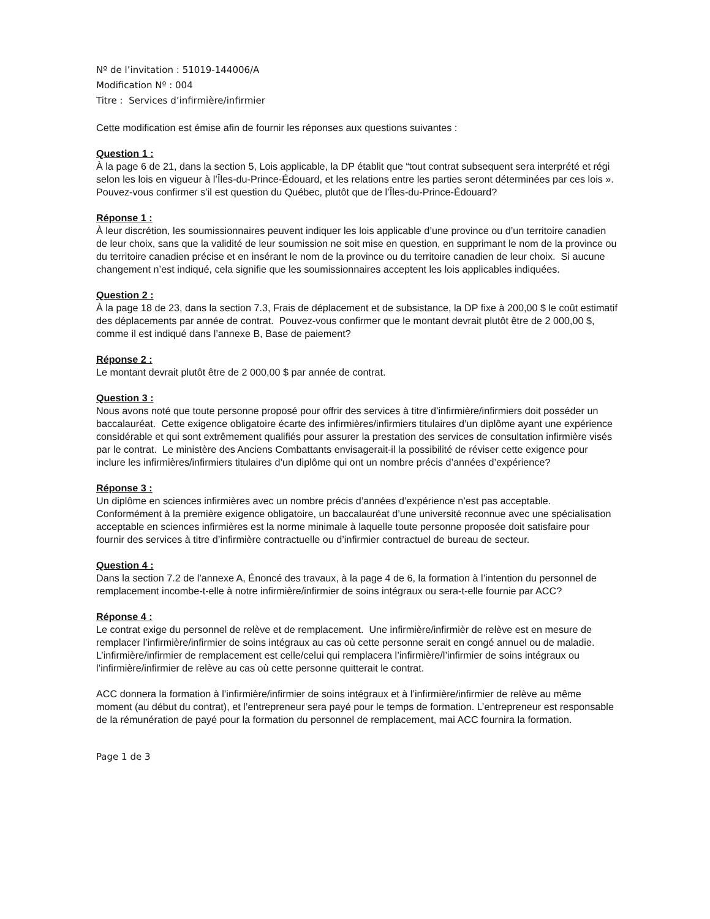Nº de l’invitation : 51019-144006/A
Modification Nº : 004
Titre : Services d’infirmière/infirmier
Cette modification est émise afin de fournir les réponses aux questions suivantes :
Question 1 :
À la page 6 de 21, dans la section 5, Lois applicable, la DP établit que “tout contrat subsequent sera interprété et régi selon les lois en vigueur à l’Îles-du-Prince-Édouard, et les relations entre les parties seront déterminées par ces lois ». Pouvez-vous confirmer s’il est question du Québec, plutôt que de l’Îles-du-Prince-Édouard?
Réponse 1 :
À leur discrétion, les soumissionnaires peuvent indiquer les lois applicable d’une province ou d’un territoire canadien de leur choix, sans que la validité de leur soumission ne soit mise en question, en supprimant le nom de la province ou du territoire canadien précise et en insérant le nom de la province ou du territoire canadien de leur choix. Si aucune changement n’est indiqué, cela signifie que les soumissionnaires acceptent les lois applicables indiquées.
Question 2 :
À la page 18 de 23, dans la section 7.3, Frais de déplacement et de subsistance, la DP fixe à 200,00 $ le coût estimatif des déplacements par année de contrat. Pouvez-vous confirmer que le montant devrait plutôt être de 2 000,00 $, comme il est indiqué dans l’annexe B, Base de paiement?
Réponse 2 :
Le montant devrait plutôt être de 2 000,00 $ par année de contrat.
Question 3 :
Nous avons noté que toute personne proposé pour offrir des services à titre d’infirmière/infirmiers doit posséder un baccalauréat. Cette exigence obligatoire écarte des infirmières/infirmiers titulaires d’un diplôme ayant une expérience considérable et qui sont extrêmement qualifiés pour assurer la prestation des services de consultation infirmière visés par le contrat. Le ministère des Anciens Combattants envisagerait-il la possibilité de réviser cette exigence pour inclure les infirmières/infirmiers titulaires d’un diplôme qui ont un nombre précis d’années d’expérience?
Réponse 3 :
Un diplôme en sciences infirmières avec un nombre précis d’années d’expérience n’est pas acceptable. Conformément à la première exigence obligatoire, un baccalauréat d’une université reconnue avec une spécialisation acceptable en sciences infirmières est la norme minimale à laquelle toute personne proposée doit satisfaire pour fournir des services à titre d’infirmière contractuelle ou d’infirmier contractuel de bureau de secteur.
Question 4 :
Dans la section 7.2 de l’annexe A, Énoncé des travaux, à la page 4 de 6, la formation à l’intention du personnel de remplacement incombe-t-elle à notre infirmière/infirmier de soins intégraux ou sera-t-elle fournie par ACC?
Réponse 4 :
Le contrat exige du personnel de relève et de remplacement. Une infirmière/infirmièr de relève est en mesure de remplacer l’infirmière/infirmier de soins intégraux au cas où cette personne serait en congé annuel ou de maladie. L’infirmière/infirmier de remplacement est celle/celui qui remplacera l’infirmière/l’infirmier de soins intégraux ou l’infirmière/infirmier de relève au cas où cette personne quitterait le contrat.
ACC donnera la formation à l’infirmière/infirmier de soins intégraux et à l’infirmière/infirmier de relève au même moment (au début du contrat), et l’entrepreneur sera payé pour le temps de formation. L’entrepreneur est responsable de la rémunération de payé pour la formation du personnel de remplacement, mai ACC fournira la formation.
Page 1 de 3